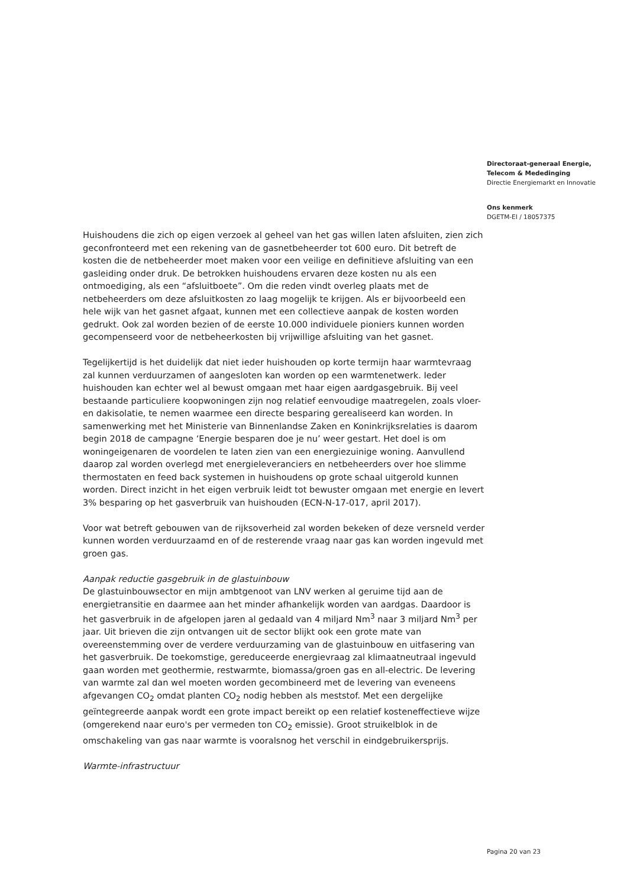Directoraat-generaal Energie, Telecom & Mededinging
Directie Energiemarkt en Innovatie
Ons kenmerk
DGETM-EI / 18057375
Huishoudens die zich op eigen verzoek al geheel van het gas willen laten afsluiten, zien zich geconfronteerd met een rekening van de gasnetbeheerder tot 600 euro. Dit betreft de kosten die de netbeheerder moet maken voor een veilige en definitieve afsluiting van een gasleiding onder druk. De betrokken huishoudens ervaren deze kosten nu als een ontmoediging, als een “afsluitboete”. Om die reden vindt overleg plaats met de netbeheerders om deze afsluitkosten zo laag mogelijk te krijgen. Als er bijvoorbeeld een hele wijk van het gasnet afgaat, kunnen met een collectieve aanpak de kosten worden gedrukt. Ook zal worden bezien of de eerste 10.000 individuele pioniers kunnen worden gecompenseerd voor de netbeheerkosten bij vrijwillige afsluiting van het gasnet.
Tegelijkertijd is het duidelijk dat niet ieder huishouden op korte termijn haar warmtevraag zal kunnen verduurzamen of aangesloten kan worden op een warmtenetwerk. Ieder huishouden kan echter wel al bewust omgaan met haar eigen aardgasgebruik. Bij veel bestaande particuliere koopwoningen zijn nog relatief eenvoudige maatregelen, zoals vloer- en dakisolatie, te nemen waarmee een directe besparing gerealiseerd kan worden. In samenwerking met het Ministerie van Binnenlandse Zaken en Koninkrijksrelaties is daarom begin 2018 de campagne ‘Energie besparen doe je nu’ weer gestart. Het doel is om woningeigenaren de voordelen te laten zien van een energiezuinige woning. Aanvullend daarop zal worden overlegd met energieleveranciers en netbeheerders over hoe slimme thermostaten en feed back systemen in huishoudens op grote schaal uitgerold kunnen worden. Direct inzicht in het eigen verbruik leidt tot bewuster omgaan met energie en levert 3% besparing op het gasverbruik van huishouden (ECN-N-17-017, april 2017).
Voor wat betreft gebouwen van de rijksoverheid zal worden bekeken of deze versneld verder kunnen worden verduurzaamd en of de resterende vraag naar gas kan worden ingevuld met groen gas.
Aanpak reductie gasgebruik in de glastuinbouw
De glastuinbouwsector en mijn ambtgenoot van LNV werken al geruime tijd aan de energietransitie en daarmee aan het minder afhankelijk worden van aardgas. Daardoor is het gasverbruik in de afgelopen jaren al gedaald van 4 miljard Nm<sup>3</sup> naar 3 miljard Nm<sup>3</sup> per jaar. Uit brieven die zijn ontvangen uit de sector blijkt ook een grote mate van overeenstemming over de verdere verduurzaming van de glastuinbouw en uitfasering van het gasverbruik. De toekomstige, gereduceerde energievraag zal klimaatneutraal ingevuld gaan worden met geothermie, restwarmte, biomassa/groen gas en all-electric. De levering van warmte zal dan wel moeten worden gecombineerd met de levering van eveneens afgevangen CO<sub>2</sub> omdat planten CO<sub>2</sub> nodig hebben als meststof. Met een dergelijke geïntegreerde aanpak wordt een grote impact bereikt op een relatief kosteneffectieve wijze (omgerekend naar euro's per vermeden ton CO<sub>2</sub> emissie). Groot struikelblok in de omschakeling van gas naar warmte is vooralsnog het verschil in eindgebruikersprijs.
Warmte-infrastructuur
Pagina 20 van 23